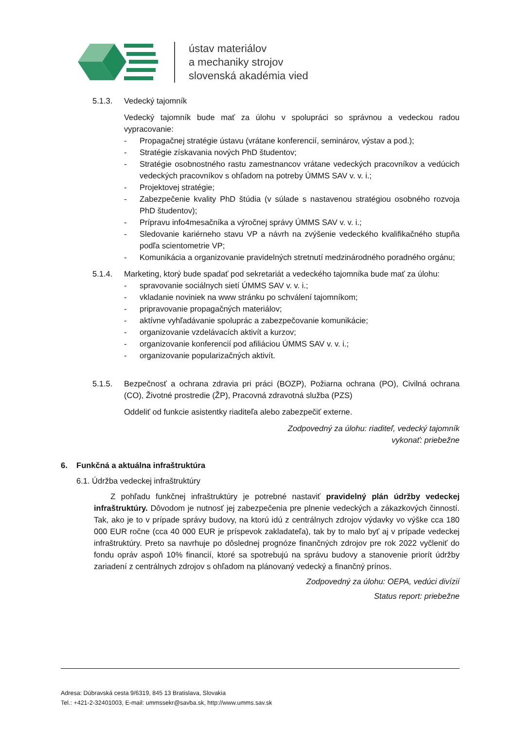ústav materiálov
a mechaniky strojov
slovenská akadémia vied
5.1.3. Vedecký tajomník
Vedecký tajomník bude mať za úlohu v spolupráci so správnou a vedeckou radou vypracovanie:
- Propagačnej stratégie ústavu (vrátane konferencií, seminárov, výstav a pod.);
- Stratégie získavania nových PhD študentov;
- Stratégie osobnostného rastu zamestnancov vrátane vedeckých pracovníkov a vedúcich vedeckých pracovníkov s ohľadom na potreby ÚMMS SAV v. v. i.;
- Projektovej stratégie;
- Zabezpečenie kvality PhD štúdia (v súlade s nastavenou stratégiou osobného rozvoja PhD študentov);
- Prípravu info4mesačníka a výročnej správy ÚMMS SAV v. v. i.;
- Sledovanie kariérneho stavu VP a návrh na zvýšenie vedeckého kvalifikačného stupňa podľa scientometrie VP;
- Komunikácia a organizovanie pravidelných stretnutí medzinárodného poradného orgánu;
5.1.4. Marketing, ktorý bude spadať pod sekretariát a vedeckého tajomníka bude mať za úlohu:
- spravovanie sociálnych sietí ÚMMS SAV v. v. i.;
- vkladanie noviniek na www stránku po schválení tajomníkom;
- pripravovanie propagačných materiálov;
- aktívne vyhľadávanie spoluprác a zabezpečovanie komunikácie;
- organizovanie vzdelávacích aktivít a kurzov;
- organizovanie konferencií pod afiliáciou ÚMMS SAV v. v. i.;
- organizovanie popularizačných aktivít.
5.1.5. Bezpečnosť a ochrana zdravia pri práci (BOZP), Požiarna ochrana (PO), Civilná ochrana (CO), Životné prostredie (ŽP), Pracovná zdravotná služba (PZS)
Oddeliť od funkcie asistentky riaditeľa alebo zabezpečiť externe.
Zodpovedný za úlohu: riaditeľ, vedecký tajomník
vykonať: priebežne
6. Funkčná a aktuálna infraštruktúra
6.1. Údržba vedeckej infraštruktúry
Z pohľadu funkčnej infraštruktúry je potrebné nastaviť pravidelný plán údržby vedeckej infraštruktúry. Dôvodom je nutnosť jej zabezpečenia pre plnenie vedeckých a zákazkových činností. Tak, ako je to v prípade správy budovy, na ktorú idú z centrálnych zdrojov výdavky vo výške cca 180 000 EUR ročne (cca 40 000 EUR je príspevok zakladateľa), tak by to malo byť aj v prípade vedeckej infraštruktúry. Preto sa navrhuje po dôslednej prognóze finančných zdrojov pre rok 2022 vyčleniť do fondu opráv aspoň 10% financií, ktoré sa spotrebujú na správu budovy a stanovenie priorít údržby zariadení z centrálnych zdrojov s ohľadom na plánovaný vedecký a finančný prínos.
Zodpovedný za úlohu: OEPA, vedúci divízií
Status report: priebežne
Adresa: Dúbravská cesta 9/6319, 845 13 Bratislava, Slovakia
Tel.: +421-2-32401003, E-mail: ummssekr@savba.sk, http://www.umms.sav.sk